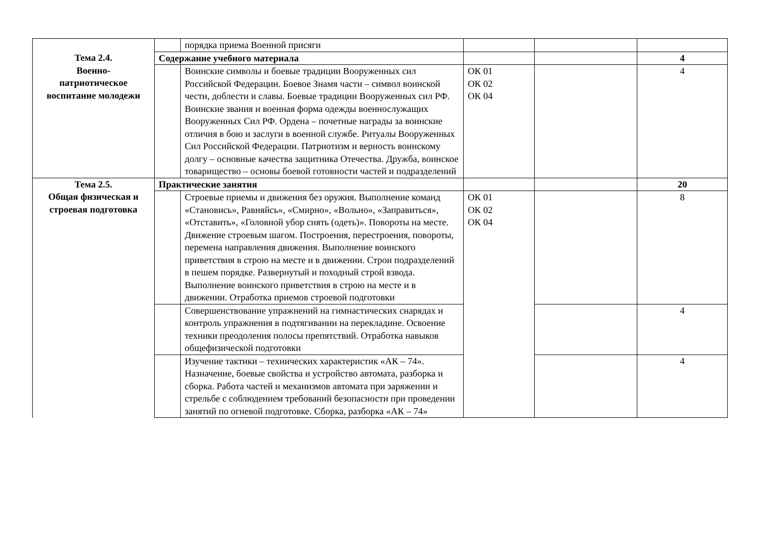| | | порядка приема Военной присяги | | | |
| Тема 2.4. Военно- патриотическое воспитание молодежи | Содержание учебного материала | | | | 4 |
| | | Воинские символы и боевые традиции Вооруженных сил Российской Федерации. Боевое Знамя части – символ воинской чести, доблести и славы. Боевые традиции Вооруженных сил РФ. Воинские звания и военная форма одежды военнослужащих Вооруженных Сил РФ. Ордена – почетные награды за воинские отличия в бою и заслуги в военной службе. Ритуалы Вооруженных Сил Российской Федерации. Патриотизм и верность воинскому долгу – основные качества защитника Отечества. Дружба, воинское товарищество – основы боевой готовности частей и подразделений | ОК 01 ОК 02 ОК 04 | | 4 |
| Тема 2.5. Общая физическая и строевая подготовка | Практические занятия | | | | 20 |
| | | Строевые приемы и движения без оружия. Выполнение команд «Становись», Равняйсь», «Смирно», «Вольно», «Заправиться», «Отставить», «Головной убор снять (одеть)». Повороты на месте. Движение строевым шагом. Построения, перестроения, повороты, перемена направления движения. Выполнение воинского приветствия в строю на месте и в движении. Строи подразделений в пешем порядке. Развернутый и походный строй взвода. Выполнение воинского приветствия в строю на месте и в движении. Отработка приемов строевой подготовки | ОК 01 ОК 02 ОК 04 | | 8 |
| | | Совершенствование упражнений на гимнастических снарядах и контроль упражнения в подтягивании на перекладине. Освоение техники преодоления полосы препятствий. Отработка навыков общефизической подготовки | | | 4 |
| | | Изучение тактики – технических характеристик «АК – 74». Назначение, боевые свойства и устройство автомата, разборка и сборка. Работа частей и механизмов автомата при заряжении и стрельбе с соблюдением требований безопасности при проведении занятий по огневой подготовке. Сборка, разборка «АК – 74» | | | 4 |